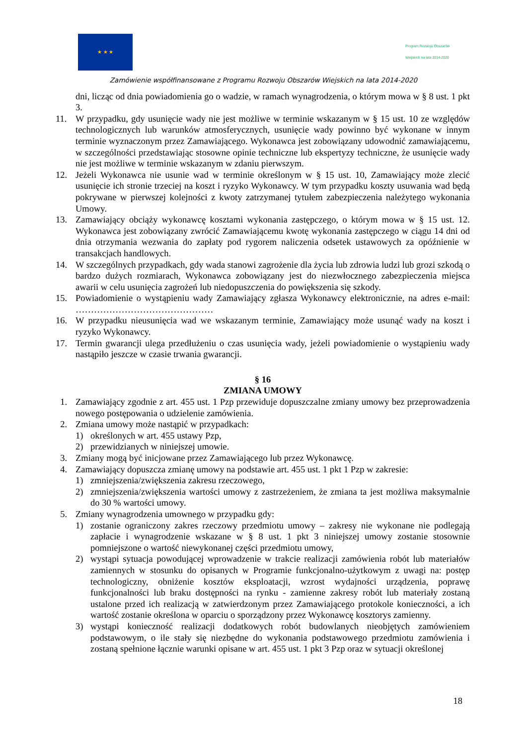★ ★ ★
Program Rozwoju Obszarów Wiejskich na lata 2014-2020
Zamówienie współfinansowane z Programu Rozwoju Obszarów Wiejskich na lata 2014-2020
dni, licząc od dnia powiadomienia go o wadzie, w ramach wynagrodzenia, o którym mowa w § 8 ust. 1 pkt 3.
11. W przypadku, gdy usunięcie wady nie jest możliwe w terminie wskazanym w § 15 ust. 10 ze względów technologicznych lub warunków atmosferycznych, usunięcie wady powinno być wykonane w innym terminie wyznaczonym przez Zamawiającego. Wykonawca jest zobowiązany udowodnić zamawiającemu, w szczególności przedstawiając stosowne opinie techniczne lub ekspertyzy techniczne, że usunięcie wady nie jest możliwe w terminie wskazanym w zdaniu pierwszym.
12. Jeżeli Wykonawca nie usunie wad w terminie określonym w § 15 ust. 10, Zamawiający może zlecić usunięcie ich stronie trzeciej na koszt i ryzyko Wykonawcy. W tym przypadku koszty usuwania wad będą pokrywane w pierwszej kolejności z kwoty zatrzymanej tytułem zabezpieczenia należytego wykonania Umowy.
13. Zamawiający obciąży wykonawcę kosztami wykonania zastępczego, o którym mowa w § 15 ust. 12. Wykonawca jest zobowiązany zwrócić Zamawiającemu kwotę wykonania zastępczego w ciągu 14 dni od dnia otrzymania wezwania do zapłaty pod rygorem naliczenia odsetek ustawowych za opóźnienie w transakcjach handlowych.
14. W szczególnych przypadkach, gdy wada stanowi zagrożenie dla życia lub zdrowia ludzi lub grozi szkodą o bardzo dużych rozmiarach, Wykonawca zobowiązany jest do niezwłocznego zabezpieczenia miejsca awarii w celu usunięcia zagrożeń lub niedopuszczenia do powiększenia się szkody.
15. Powiadomienie o wystąpieniu wady Zamawiający zgłasza Wykonawcy elektronicznie, na adres e-mail: ………………………………………
16. W przypadku nieusunięcia wad we wskazanym terminie, Zamawiający może usunąć wady na koszt i ryzyko Wykonawcy.
17. Termin gwarancji ulega przedłużeniu o czas usunięcia wady, jeżeli powiadomienie o wystąpieniu wady nastąpiło jeszcze w czasie trwania gwarancji.
§ 16
ZMIANA UMOWY
1. Zamawiający zgodnie z art. 455 ust. 1 Pzp przewiduje dopuszczalne zmiany umowy bez przeprowadzenia nowego postępowania o udzielenie zamówienia.
2. Zmiana umowy może nastąpić w przypadkach:
1) określonych w art. 455 ustawy Pzp,
2) przewidzianych w niniejszej umowie.
3. Zmiany mogą być inicjowane przez Zamawiającego lub przez Wykonawcę.
4. Zamawiający dopuszcza zmianę umowy na podstawie art. 455 ust. 1 pkt 1 Pzp w zakresie:
1) zmniejszenia/zwiększenia zakresu rzeczowego,
2) zmniejszenia/zwiększenia wartości umowy z zastrzeżeniem, że zmiana ta jest możliwa maksymalnie do 30 % wartości umowy.
5. Zmiany wynagrodzenia umownego w przypadku gdy:
1) zostanie ograniczony zakres rzeczowy przedmiotu umowy – zakresy nie wykonane nie podlegają zapłacie i wynagrodzenie wskazane w § 8 ust. 1 pkt 3 niniejszej umowy zostanie stosownie pomniejszone o wartość niewykonanej części przedmiotu umowy,
2) wystąpi sytuacja powodującej wprowadzenie w trakcie realizacji zamówienia robót lub materiałów zamiennych w stosunku do opisanych w Programie funkcjonalno-użytkowym z uwagi na: postęp technologiczny, obniżenie kosztów eksploatacji, wzrost wydajności urządzenia, poprawę funkcjonalności lub braku dostępności na rynku - zamienne zakresy robót lub materiały zostaną ustalone przed ich realizacją w zatwierdzonym przez Zamawiającego protokole konieczności, a ich wartość zostanie określona w oparciu o sporządzony przez Wykonawcę kosztorys zamienny.
3) wystąpi konieczność realizacji dodatkowych robót budowlanych nieobjętych zamówieniem podstawowym, o ile stały się niezbędne do wykonania podstawowego przedmiotu zamówienia i zostaną spełnione łącznie warunki opisane w art. 455 ust. 1 pkt 3 Pzp oraz w sytuacji określonej
18